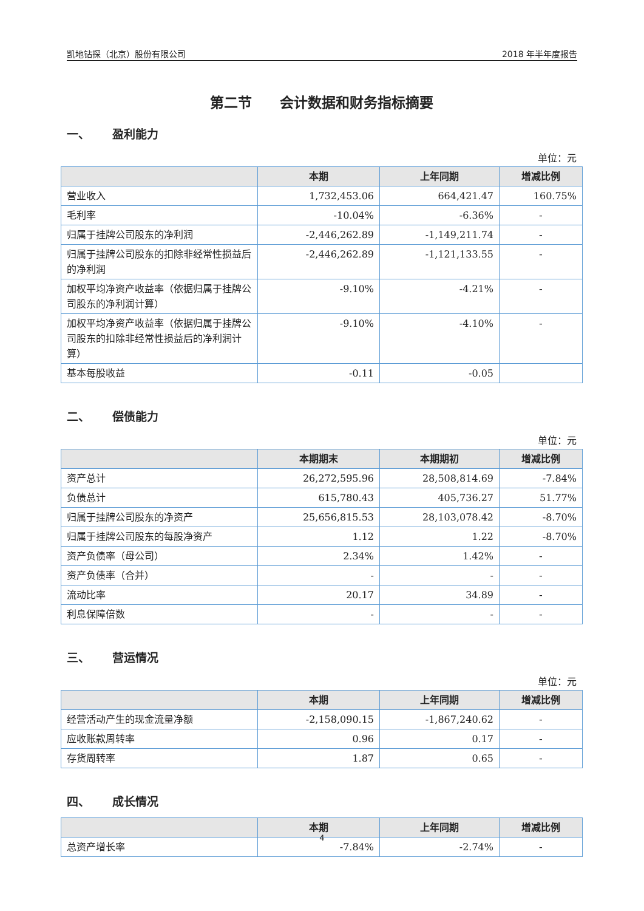凯地钻探（北京）股份有限公司 2018 年半年度报告
第二节　　会计数据和财务指标摘要
一、 盈利能力
单位：元
| | 本期 | 上年同期 | 增减比例 |
| --- | --- | --- | --- |
| 营业收入 | 1,732,453.06 | 664,421.47 | 160.75% |
| 毛利率 | -10.04% | -6.36% | - |
| 归属于挂牌公司股东的净利润 | -2,446,262.89 | -1,149,211.74 | - |
| 归属于挂牌公司股东的扣除非经常性损益后的净利润 | -2,446,262.89 | -1,121,133.55 | - |
| 加权平均净资产收益率（依据归属于挂牌公司股东的净利润计算） | -9.10% | -4.21% | - |
| 加权平均净资产收益率（依据归属于挂牌公司股东的扣除非经常性损益后的净利润计算） | -9.10% | -4.10% | - |
| 基本每股收益 | -0.11 | -0.05 | |
二、 偿债能力
单位：元
| | 本期期末 | 本期期初 | 增减比例 |
| --- | --- | --- | --- |
| 资产总计 | 26,272,595.96 | 28,508,814.69 | -7.84% |
| 负债总计 | 615,780.43 | 405,736.27 | 51.77% |
| 归属于挂牌公司股东的净资产 | 25,656,815.53 | 28,103,078.42 | -8.70% |
| 归属于挂牌公司股东的每股净资产 | 1.12 | 1.22 | -8.70% |
| 资产负债率（母公司） | 2.34% | 1.42% | - |
| 资产负债率（合并） | - | - | - |
| 流动比率 | 20.17 | 34.89 | - |
| 利息保障倍数 | - | - | - |
三、 营运情况
单位：元
| | 本期 | 上年同期 | 增减比例 |
| --- | --- | --- | --- |
| 经营活动产生的现金流量净额 | -2,158,090.15 | -1,867,240.62 | - |
| 应收账款周转率 | 0.96 | 0.17 | - |
| 存货周转率 | 1.87 | 0.65 | - |
四、 成长情况
| | 本期 | 上年同期 | 增减比例 |
| --- | --- | --- | --- |
| 总资产增长率 | -7.84% | -2.74% | - |
4